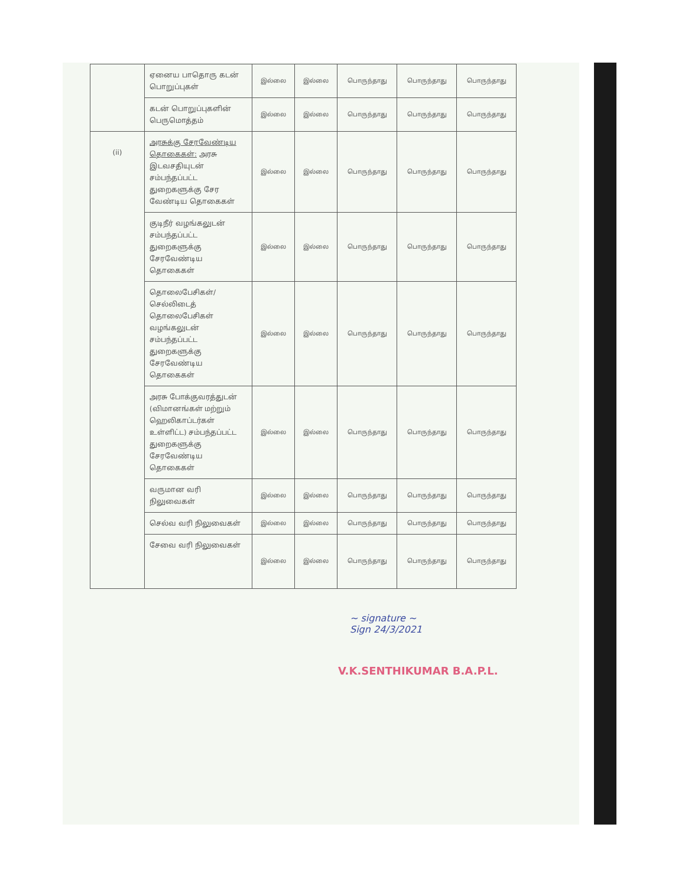| | ஏனைய பாதொரு கடன் பொறுப்புகள் | இல்லை | இல்லை | பொருந்தாது | பொருந்தாது | பொருந்தாது |
| | கடன் பொறுப்புகளின் பெருமொத்தம் | இல்லை | இல்லை | பொருந்தாது | பொருந்தாது | பொருந்தாது |
| (ii) | அரசுக்கு சேரவேண்டிய தொகைகள்: அரசு இடவசதியுடன் சம்பந்தப்பட்ட துறைகளுக்கு சேர வேண்டிய தொகைகள் | இல்லை | இல்லை | பொருந்தாது | பொருந்தாது | பொருந்தாது |
| | குடிநீர் வழங்கலுடன் சம்பந்தப்பட்ட துறைகளுக்கு சேரவேண்டிய தொகைகள் | இல்லை | இல்லை | பொருந்தாது | பொருந்தாது | பொருந்தாது |
| | தொலைபேசிகள்/ செல்லிடைத் தொலைபேசிகள் வழங்கலுடன் சம்பந்தப்பட்ட துறைகளுக்கு சேரவேண்டிய தொகைகள் | இல்லை | இல்லை | பொருந்தாது | பொருந்தாது | பொருந்தாது |
| | அரசு போக்குவரத்துடன் (விமானங்கள் மற்றும் ஹெலிகாப்டர்கள் உள்ளிட்ட) சம்பந்தப்பட்ட துறைகளுக்கு சேரவேண்டிய தொகைகள் | இல்லை | இல்லை | பொருந்தாது | பொருந்தாது | பொருந்தாது |
| | வருமான வரி நிலுவைகள் | இல்லை | இல்லை | பொருந்தாது | பொருந்தாது | பொருந்தாது |
| | செல்வ வரி நிலுவைகள் | இல்லை | இல்லை | பொருந்தாது | பொருந்தாது | பொருந்தாது |
| | சேவை வரி நிலுவைகள் | இல்லை | இல்லை | பொருந்தாது | பொருந்தாது | பொருந்தாது |
~ signature ~
Sign 24/3/2021
V.K.SENTHIKUMAR B.A.P.L.